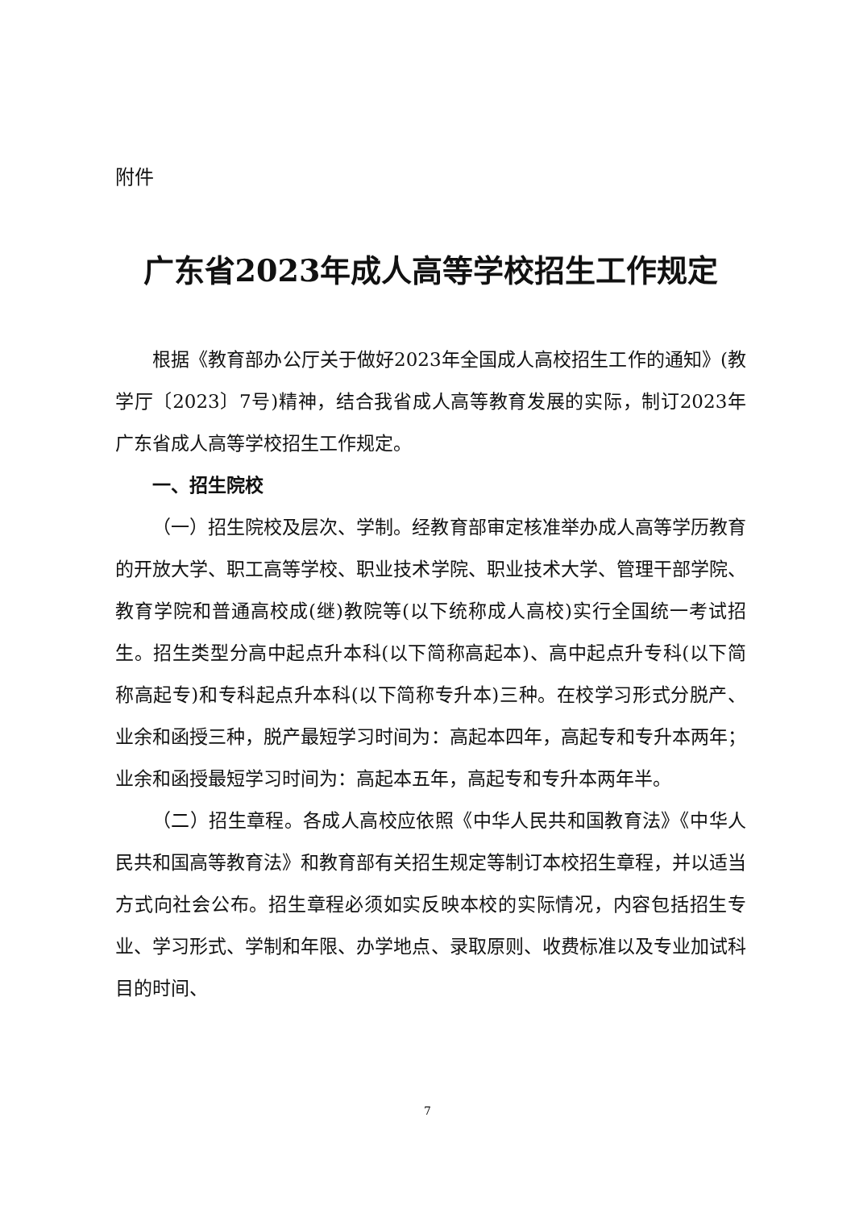附件
广东省2023年成人高等学校招生工作规定
根据《教育部办公厅关于做好2023年全国成人高校招生工作的通知》(教学厅〔2023〕7号)精神，结合我省成人高等教育发展的实际，制订2023年广东省成人高等学校招生工作规定。
一、招生院校
（一）招生院校及层次、学制。经教育部审定核准举办成人高等学历教育的开放大学、职工高等学校、职业技术学院、职业技术大学、管理干部学院、教育学院和普通高校成(继)教院等(以下统称成人高校)实行全国统一考试招生。招生类型分高中起点升本科(以下简称高起本)、高中起点升专科(以下简称高起专)和专科起点升本科(以下简称专升本)三种。在校学习形式分脱产、业余和函授三种，脱产最短学习时间为：高起本四年，高起专和专升本两年；业余和函授最短学习时间为：高起本五年，高起专和专升本两年半。
（二）招生章程。各成人高校应依照《中华人民共和国教育法》《中华人民共和国高等教育法》和教育部有关招生规定等制订本校招生章程，并以适当方式向社会公布。招生章程必须如实反映本校的实际情况，内容包括招生专业、学习形式、学制和年限、办学地点、录取原则、收费标准以及专业加试科目的时间、
7